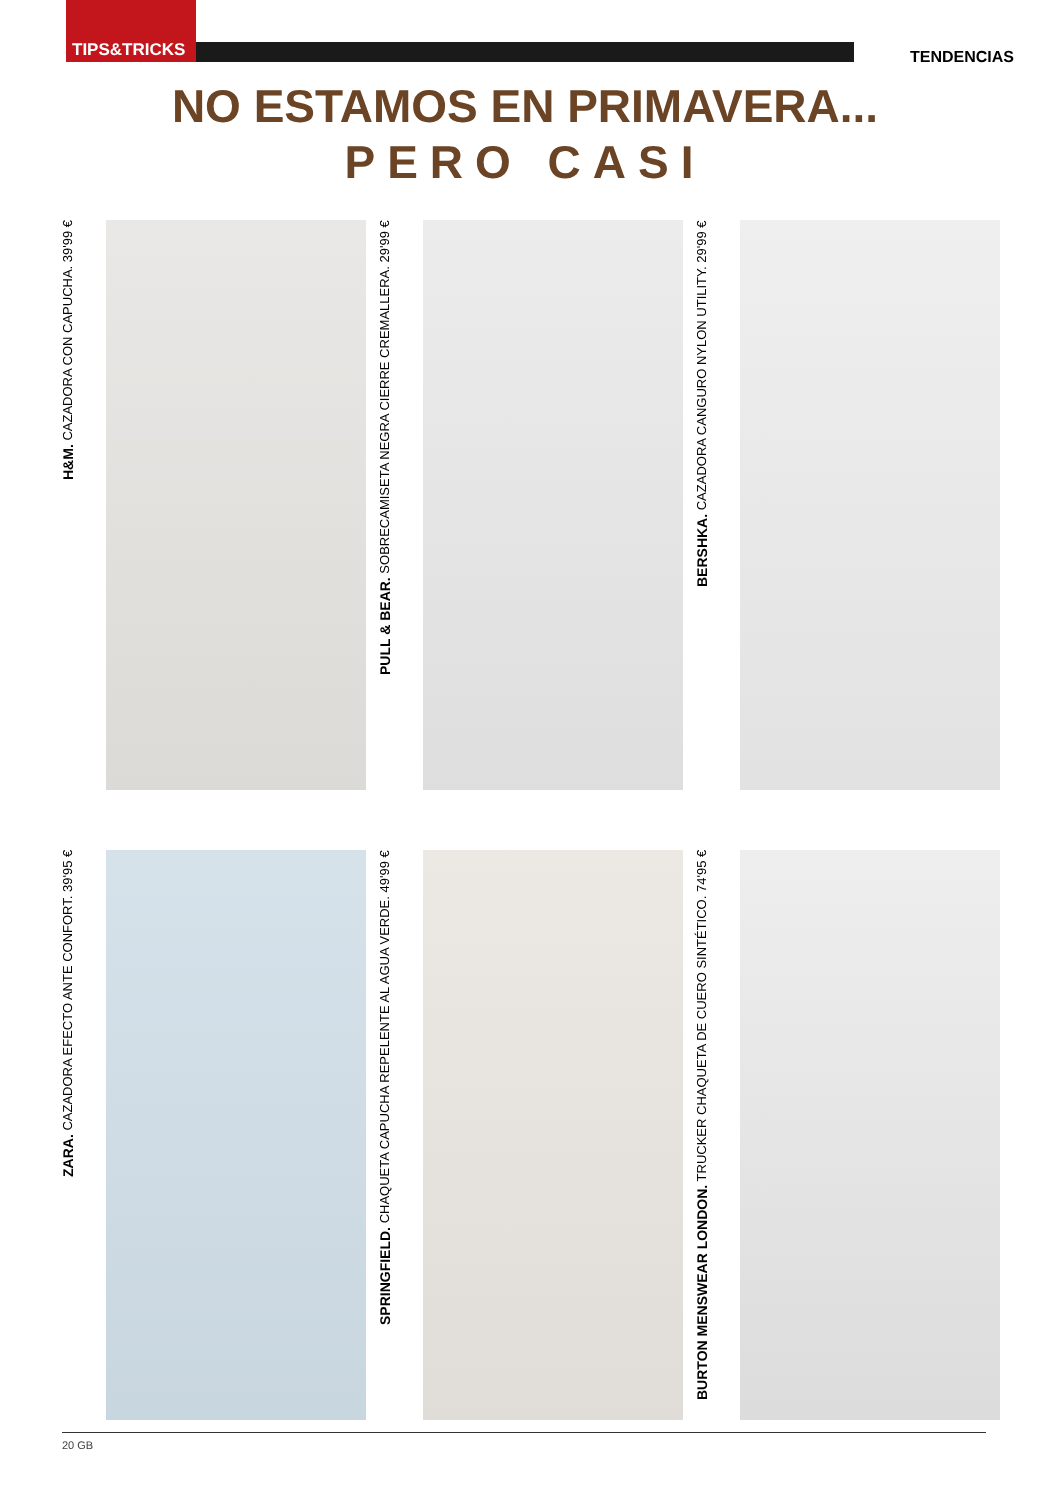TIPS&TRICKS TENDENCIAS
NO ESTAMOS EN PRIMAVERA...
PERO CASI
H&M. CAZADORA CON CAPUCHA. 39'99 €
PULL & BEAR. SOBRECAMISETA NEGRA CIERRE CREMALLERA. 29'99 €
BERSHKA. CAZADORA CANGURO NYLON UTILITY. 29'99 €
ZARA. CAZADORA EFECTO ANTE CONFORT. 39'95 €
SPRINGFIELD. CHAQUETA CAPUCHA REPELENTE AL AGUA VERDE. 49'99 €
BURTON MENSWEAR LONDON. TRUCKER CHAQUETA DE CUERO SINTÉTICO. 74'95 €
20 GB